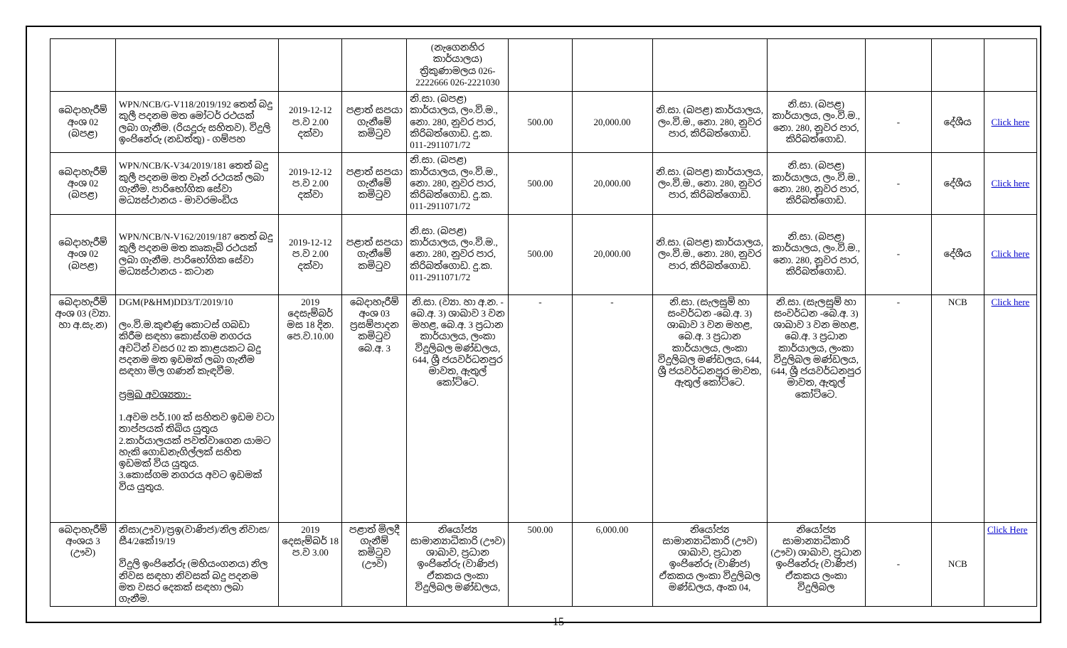| | | | | (නැගෙනහිර කාර්යාලය) ත්‍රිකුණාමලය 026-2222666 026-2221030 | | | | | | | |
| බෙදාහැරීම් අංශ 02 (බපළ) | WPN/NCB/G-V118/2019/192 තෙත් බදු කුලී පදනම මත මෝටර් රථයක් ලබා ගැනීම. (රියදුරු සහිතව). විදුලි ඉංජිනේරු (නඩත්තු) - ගම්පහ | 2019-12-12 ප.ව 2.00 දක්වා | පළාත් සපයා ගැනීමේ කමිටුව | නි.සා. (බපළ) කාර්යාලය, ලං.වි.ම., නො. 280, නුවර පාර, කිරිබත්ගොඩ. දු.ක. 011-2911071/72 | 500.00 | 20,000.00 | නි.සා. (බපළ) කාර්යාලය, ලං.වි.ම., නො. 280, නුවර පාර, කිරිබත්ගොඩ. | නි.සා. (බපළ) කාර්යාලය, ලං.වි.ම., නො. 280, නුවර පාර, කිරිබත්ගොඩ. | - | දේශීය | Click here |
| බෙදාහැරීම් අංශ 02 (බපළ) | WPN/NCB/K-V34/2019/181 තෙත් බදු කුලී පදනම මත වෑන් රථයක් ලබා ගැනීම. පාරිභෝගික සේවා මධ්‍යස්ථානය - මාවරමංඩිය | 2019-12-12 ප.ව 2.00 දක්වා | පළාත් සපයා ගැනීමේ කමිටුව | නි.සා. (බපළ) කාර්යාලය, ලං.වි.ම., නො. 280, නුවර පාර, කිරිබත්ගොඩ. දු.ක. 011-2911071/72 | 500.00 | 20,000.00 | නි.සා. (බපළ) කාර්යාලය, ලං.වි.ම., නො. 280, නුවර පාර, කිරිබත්ගොඩ. | නි.සා. (බපළ) කාර්යාලය, ලං.වි.ම., නො. 280, නුවර පාර, කිරිබත්ගොඩ. | - | දේශීය | Click here |
| බෙදාහැරීම් අංශ 02 (බපළ) | WPN/NCB/N-V162/2019/187 තෙත් බදු කුලී පදනම මත කෘකැබ් රථයක් ලබා ගැනීම. පාරිභෝගික සේවා මධ්‍යස්ථානය - කටාන | 2019-12-12 ප.ව 2.00 දක්වා | පළාත් සපයා ගැනීමේ කමිටුව | නි.සා. (බපළ) කාර්යාලය, ලං.වි.ම., නො. 280, නුවර පාර, කිරිබත්ගොඩ. දු.ක. 011-2911071/72 | 500.00 | 20,000.00 | නි.සා. (බපළ) කාර්යාලය, ලං.වි.ම., නො. 280, නුවර පාර, කිරිබත්ගොඩ. | නි.සා. (බපළ) කාර්යාලය, ලං.වි.ම., නො. 280, නුවර පාර, කිරිබත්ගොඩ. | - | දේශීය | Click here |
| බෙදාහැරීම් අංශ 03 (ව්‍යා. හා අ.සැ.න) | DGM(P&HM)DD3/T/2019/10 ලං.වි.ම.කුළුණු කොටස් ගබඩා කිරීම සඳහා කොස්ගම නගරය අවටින් වසර 02 ක කාළයකට බදු පදනම මත ඉඩමක් ලබා ගැනීම සඳහා මිල ගණන් කැඳවීම. ප්‍රමුඛ අවශ්‍යතා:- 1.අවම පර්.100 ක් සහිතව ඉඩම වටා තාප්පයක් තිබිය යුතුය 2.කාර්යාලයක් පවත්වාගෙන යාමට හැකි ගොඩනැගිල්ලක් සහිත ඉඩමක් විය යුතුය. 3.කොස්ගම නගරය අවට ඉඩමක් විය යුතුය. | 2019 දෙසැම්බර් මස 18 දින. පෙ.ව.10.00 | බෙදාහැරීම් අංශ 03 ප්‍රසම්පාදන කමිටුව බෙ.අ. 3 | නි.සා. (ව්‍යා. හා අ.න. - බෙ.අ. 3) ශාඛාව 3 වන මහළ, බෙ.අ. 3 ප්‍රධාන කාර්යාලය, ලංකා විදුලිබල මණ්ඩලය, 644, ශ්‍රී ජයවර්ධනපුර මාවත, ඇතුල් කෝට්ටෙ. | - | - | නි.සා. (සැලසුම් හා සංවර්ධන -බෙ.අ. 3) ශාඛාව 3 වන මහළ, බෙ.අ. 3 ප්‍රධාන කාර්යාලය, ලංකා විදුලිබල මණ්ඩලය, 644, ශ්‍රී ජයවර්ධනපුර මාවත, ඇතුල් කෝට්ටෙ. | නි.සා. (සැලසුම් හා සංවර්ධන -බෙ.අ. 3) ශාඛාව 3 වන මහළ, බෙ.අ. 3 ප්‍රධාන කාර්යාලය, ලංකා විදුලිබල මණ්ඩලය, 644, ශ්‍රී ජයවර්ධනපුර මාවත, ඇතුල් කෝට්ටෙ. | - | NCB | Click here |
| බෙදාහැරීම් අංශය 3 (ඌව) | නිසා(ඌව)/ප්‍රඉ(වාණිජ)/නිල නිවාස/සී4/2කේ19/19 විදුලි ඉංජිනේරු (මහියංගනය) නිල නිවස සඳහා නිවසක් බදු පදනම මත වසර දෙකක් සඳහා ලබා ගැනීම. | 2019 දෙසැම්බර් 18 ප.ව 3.00 | පළාත් මිලදී ගැනීම් කමිටුව (ඌව) | නියෝජ්‍ය සාමාන්‍යාධිකාරි (ඌව) ශාඛාව, ප්‍රධාන ඉංජිනේරු (වාණිජ) ඒකකය ලංකා විදුලිබල මණ්ඩලය, | 500.00 | 6,000.00 | නියෝජ්‍ය සාමාන්‍යාධිකාරි (ඌව) ශාඛාව, ප්‍රධාන ඉංජිනේරු (වාණිජ) ඒකකය ලංකා විදුලිබල මණ්ඩලය, අංක 04, | නියෝජ්‍ය සාමාන්‍යාධිකාරි (ඌව) ශාඛාව, ප්‍රධාන ඉංජිනේරු (වාණිජ) ඒකකය ලංකා විදුලිබල | - | NCB | Click Here |
15